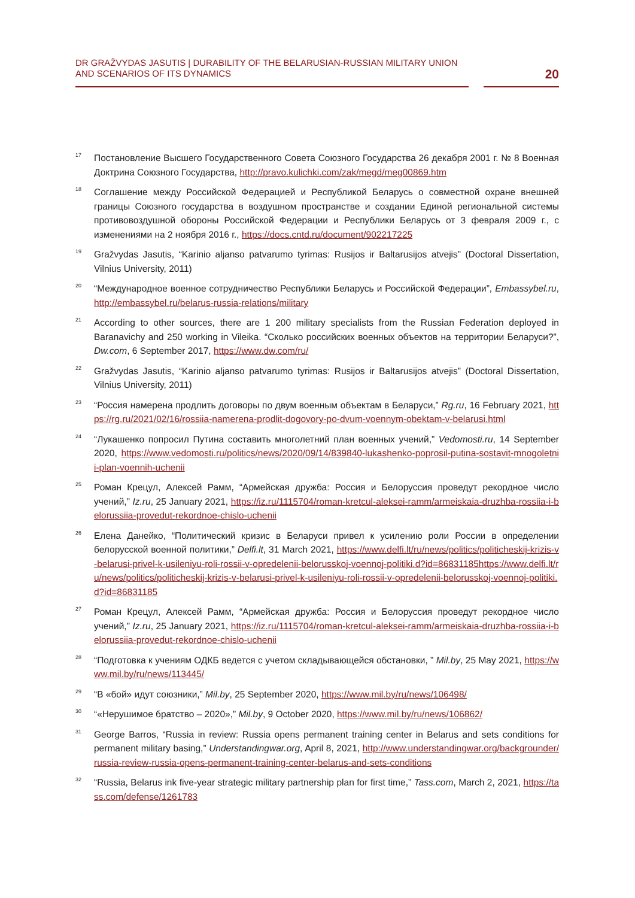DR GRAŽVYDAS JASUTIS | DURABILITY OF THE BELARUSIAN-RUSSIAN MILITARY UNION AND SCENARIOS OF ITS DYNAMICS
20
<sup>17</sup>
Постановление Высшего Государственного Совета Союзного Государства 26 декабря 2001 г. № 8 Военная Доктрина Союзного Государства, http://pravo.kulichki.com/zak/megd/meg00869.htm
<sup>18</sup>
Соглашение между Российской Федерацией и Республикой Беларусь о совместной охране внешней границы Союзного государства в воздушном пространстве и создании Единой региональной системы противовоздушной обороны Российской Федерации и Республики Беларусь от 3 февраля 2009 г., с изменениями на 2 ноября 2016 г., https://docs.cntd.ru/document/902217225
<sup>19</sup>
Gražvydas Jasutis, “Karinio aljanso patvarumo tyrimas: Rusijos ir Baltarusijos atvejis” (Doctoral Dissertation, Vilnius University, 2011)
<sup>20</sup>
“Международное военное сотрудничество Республики Беларусь и Российской Федерации”, Embassybel.ru, http://embassybel.ru/belarus-russia-relations/military
<sup>21</sup>
According to other sources, there are 1 200 military specialists from the Russian Federation deployed in Baranavichy and 250 working in Vileika. “Сколько российских военных объектов на территории Беларуси?”, Dw.com, 6 September 2017, https://www.dw.com/ru/
<sup>22</sup>
Gražvydas Jasutis, “Karinio aljanso patvarumo tyrimas: Rusijos ir Baltarusijos atvejis” (Doctoral Dissertation, Vilnius University, 2011)
<sup>23</sup>
“Россия намерена продлить договоры по двум военным объектам в Беларуси,” Rg.ru, 16 February 2021, https://rg.ru/2021/02/16/rossiia-namerena-prodlit-dogovory-po-dvum-voennym-obektam-v-belarusi.html
<sup>24</sup>
“Лукашенко попросил Путина составить многолетний план военных учений,” Vedomosti.ru, 14 September 2020, https://www.vedomosti.ru/politics/news/2020/09/14/839840-lukashenko-poprosil-putina-sostavit-mnogoletnii-plan-voennih-uchenii
<sup>25</sup>
Роман Крецул, Алексей Рамм, “Армейская дружба: Россия и Белоруссия проведут рекордное число учений,” Iz.ru, 25 January 2021, https://iz.ru/1115704/roman-kretcul-aleksei-ramm/armeiskaia-druzhba-rossiia-i-belorussiia-provedut-rekordnoe-chislo-uchenii
<sup>26</sup>
Елена Данейко, “Политический кризис в Беларуси привел к усилению роли России в определении белорусской военной политики,” Delfi.lt, 31 March 2021, https://www.delfi.lt/ru/news/politics/politicheskij-krizis-v-belarusi-privel-k-usileniyu-roli-rossii-v-opredelenii-belorusskoj-voennoj-politiki.d?id=86831185https://www.delfi.lt/ru/news/politics/politicheskij-krizis-v-belarusi-privel-k-usileniyu-roli-rossii-v-opredelenii-belorusskoj-voennoj-politiki.d?id=86831185
<sup>27</sup>
Роман Крецул, Алексей Рамм, “Армейская дружба: Россия и Белоруссия проведут рекордное число учений,” Iz.ru, 25 January 2021, https://iz.ru/1115704/roman-kretcul-aleksei-ramm/armeiskaia-druzhba-rossiia-i-belorussiia-provedut-rekordnoe-chislo-uchenii
<sup>28</sup>
“Подготовка к учениям ОДКБ ведется с учетом складывающейся обстановки, ” Mil.by, 25 May 2021, https://www.mil.by/ru/news/113445/
<sup>29</sup>
“В «бой» идут союзники,” Mil.by, 25 September 2020, https://www.mil.by/ru/news/106498/
<sup>30</sup>
“«Нерушимое братство – 2020»,” Mil.by, 9 October 2020, https://www.mil.by/ru/news/106862/
<sup>31</sup>
George Barros, “Russia in review: Russia opens permanent training center in Belarus and sets conditions for permanent military basing,” Understandingwar.org, April 8, 2021, http://www.understandingwar.org/backgrounder/russia-review-russia-opens-permanent-training-center-belarus-and-sets-conditions
<sup>32</sup>
“Russia, Belarus ink five-year strategic military partnership plan for first time,” Tass.com, March 2, 2021, https://tass.com/defense/1261783